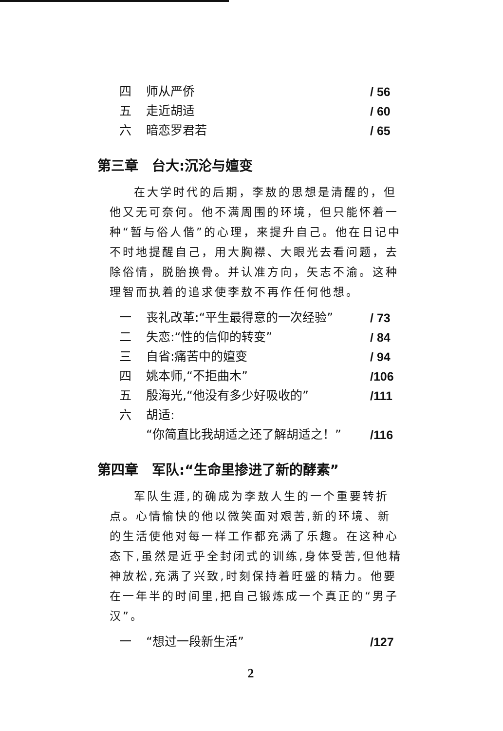四 师从严侨 / 56
五 走近胡适 / 60
六 暗恋罗君若 / 65
第三章　台大:沉沦与嬗变
在大学时代的后期，李敖的思想是清醒的，但他又无可奈何。他不满周围的环境，但只能怀着一种“暂与俗人偕”的心理，来提升自己。他在日记中不时地提醒自己，用大胸襟、大眼光去看问题，去除俗情，脱胎换骨。并认准方向，矢志不渝。这种理智而执着的追求使李敖不再作任何他想。
一 丧礼改革:“平生最得意的一次经验” / 73
二 失恋:“性的信仰的转变” / 84
三 自省:痛苦中的嬗变 / 94
四 姚本师,“不拒曲木” /106
五 殷海光,“他没有多少好吸收的” /111
六 胡适:
“你简直比我胡适之还了解胡适之！” /116
第四章　军队:“生命里掺进了新的酵素”
军队生涯,的确成为李敖人生的一个重要转折点。心情愉快的他以微笑面对艰苦,新的环境、新的生活使他对每一样工作都充满了乐趣。在这种心态下,虽然是近乎全封闭式的训练,身体受苦,但他精神放松,充满了兴致,时刻保持着旺盛的精力。他要在一年半的时间里,把自己锻炼成一个真正的“男子汉”。
一 “想过一段新生活” /127
2